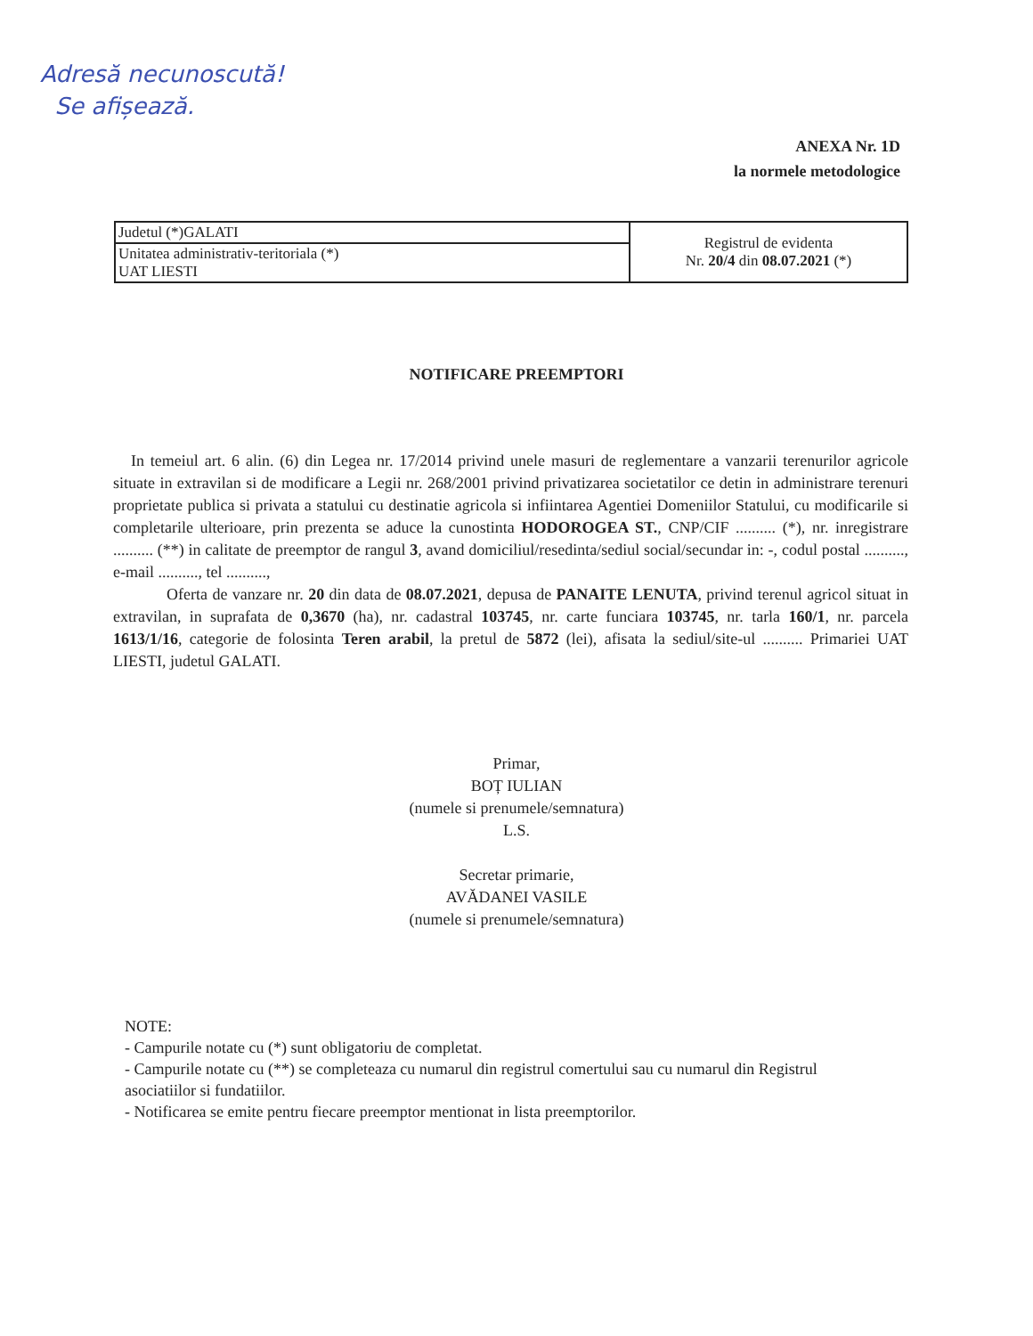Adresă necunoscută!
Se afișează.
ANEXA Nr. 1D
la normele metodologice
| Judetul (*)GALATI | Registrul de evidenta Nr. 20/4 din 08.07.2021 (*) |
| Unitatea administrativ-teritoriala (*) UAT LIESTI | |
NOTIFICARE PREEMPTORI
In temeiul art. 6 alin. (6) din Legea nr. 17/2014 privind unele masuri de reglementare a vanzarii terenurilor agricole situate in extravilan si de modificare a Legii nr. 268/2001 privind privatizarea societatilor ce detin in administrare terenuri proprietate publica si privata a statului cu destinatie agricola si infiintarea Agentiei Domeniilor Statului, cu modificarile si completarile ulterioare, prin prezenta se aduce la cunostinta HODOROGEA ST., CNP/CIF .......... (*), nr. inregistrare .......... (**) in calitate de preemptor de rangul 3, avand domiciliul/resedinta/sediul social/secundar in: -, codul postal .........., e-mail .........., tel ..........,
Oferta de vanzare nr. 20 din data de 08.07.2021, depusa de PANAITE LENUTA, privind terenul agricol situat in extravilan, in suprafata de 0,3670 (ha), nr. cadastral 103745, nr. carte funciara 103745, nr. tarla 160/1, nr. parcela 1613/1/16, categorie de folosinta Teren arabil, la pretul de 5872 (lei), afisata la sediul/site-ul .......... Primariei UAT LIESTI, judetul GALATI.
Primar,
BOȚ IULIAN
(numele si prenumele/semnatura)
L.S.
Secretar primarie,
AVĂDANEI VASILE
(numele si prenumele/semnatura)
NOTE:
- Campurile notate cu (*) sunt obligatoriu de completat.
- Campurile notate cu (**) se completeaza cu numarul din registrul comertului sau cu numarul din Registrul asociatiilor si fundatiilor.
- Notificarea se emite pentru fiecare preemptor mentionat in lista preemptorilor.